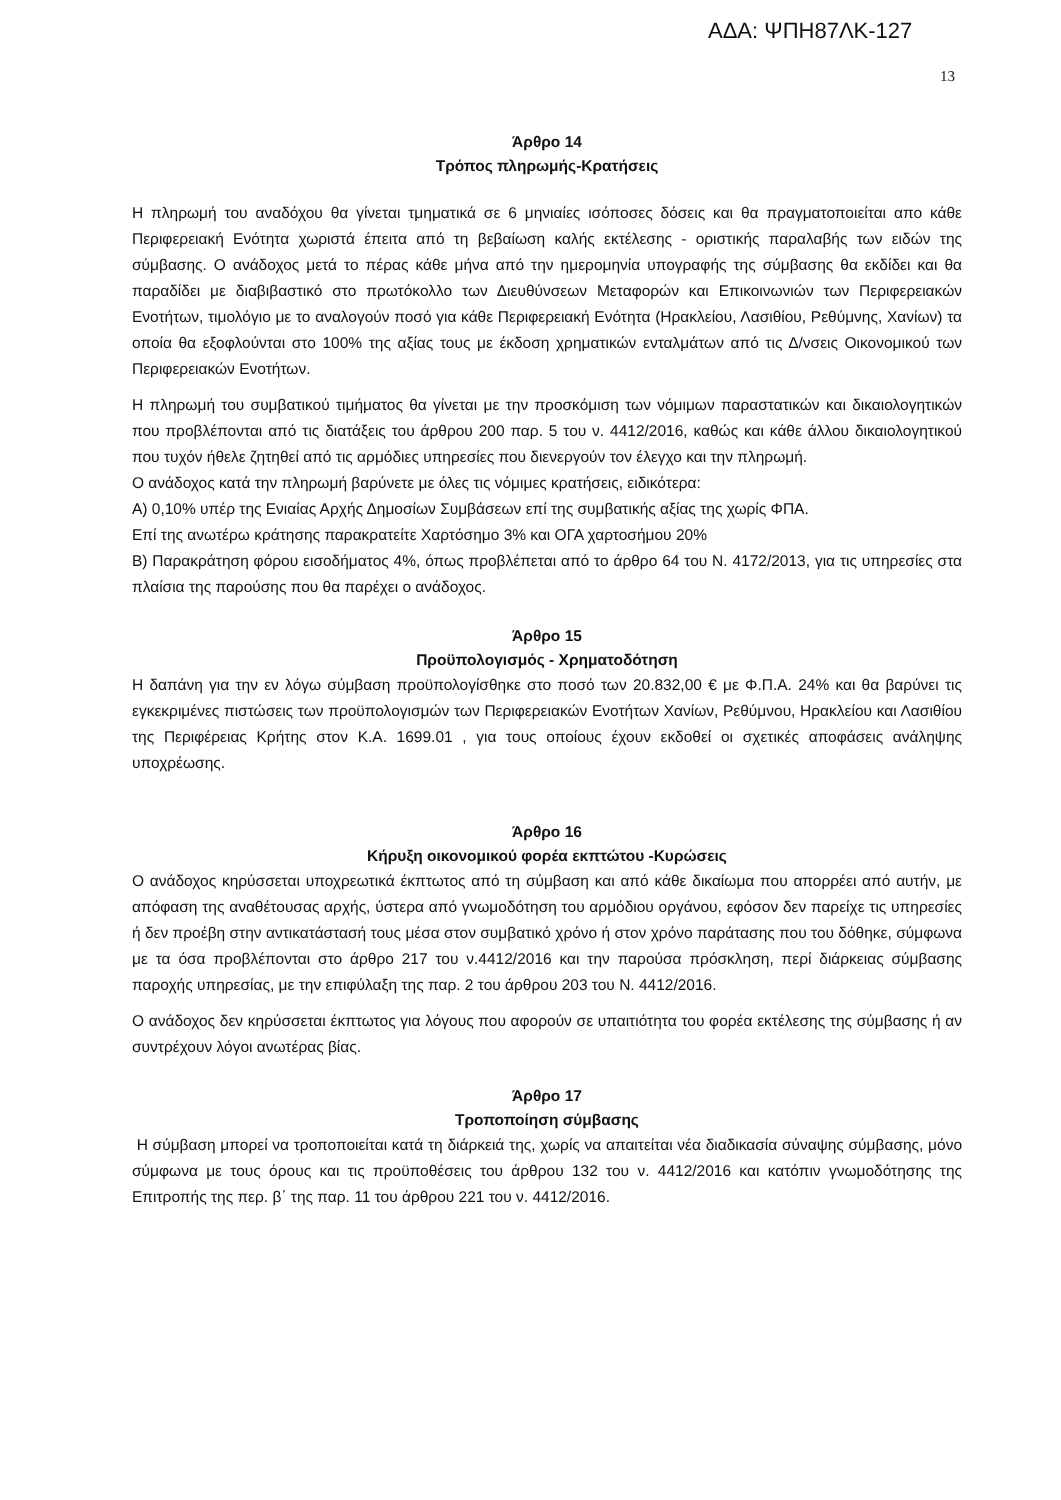ΑΔΑ: ΨΠΗ87ΛΚ-127
13
Άρθρο 14
Τρόπος πληρωμής-Κρατήσεις
Η πληρωμή του αναδόχου θα γίνεται τμηματικά σε 6 μηνιαίες ισόποσες δόσεις και θα πραγματοποιείται απο κάθε Περιφερειακή Ενότητα χωριστά έπειτα από τη βεβαίωση καλής εκτέλεσης - οριστικής παραλαβής των ειδών της σύμβασης. Ο ανάδοχος μετά το πέρας κάθε μήνα από την ημερομηνία υπογραφής της σύμβασης θα εκδίδει και θα παραδίδει με διαβιβαστικό στο πρωτόκολλο των Διευθύνσεων Μεταφορών και Επικοινωνιών των Περιφερειακών Ενοτήτων, τιμολόγιο με το αναλογούν ποσό για κάθε Περιφερειακή Ενότητα (Ηρακλείου, Λασιθίου, Ρεθύμνης, Χανίων) τα οποία θα εξοφλούνται στο 100% της αξίας τους με έκδοση χρηματικών ενταλμάτων από τις Δ/νσεις Οικονομικού των Περιφερειακών Ενοτήτων.
Η πληρωμή του συμβατικού τιμήματος θα γίνεται με την προσκόμιση των νόμιμων παραστατικών και δικαιολογητικών που προβλέπονται από τις διατάξεις του άρθρου 200 παρ. 5 του ν. 4412/2016, καθώς και κάθε άλλου δικαιολογητικού που τυχόν ήθελε ζητηθεί από τις αρμόδιες υπηρεσίες που διενεργούν τον έλεγχο και την πληρωμή.
Ο ανάδοχος κατά την πληρωμή βαρύνετε με όλες τις νόμιμες κρατήσεις, ειδικότερα:
Α) 0,10% υπέρ της Ενιαίας Αρχής Δημοσίων Συμβάσεων επί της συμβατικής αξίας της χωρίς ΦΠΑ.
Επί της ανωτέρω κράτησης παρακρατείτε Χαρτόσημο 3% και ΟΓΑ χαρτοσήμου 20%
Β) Παρακράτηση φόρου εισοδήματος 4%, όπως προβλέπεται από το άρθρο 64 του Ν. 4172/2013, για τις υπηρεσίες στα πλαίσια της παρούσης που θα παρέχει ο ανάδοχος.
Άρθρο 15
Προϋπολογισμός - Χρηματοδότηση
Η δαπάνη για την εν λόγω σύμβαση προϋπολογίσθηκε στο ποσό των 20.832,00 € με Φ.Π.Α. 24% και θα βαρύνει τις εγκεκριμένες πιστώσεις των προϋπολογισμών των Περιφερειακών Ενοτήτων Χανίων, Ρεθύμνου, Ηρακλείου και Λασιθίου της Περιφέρειας Κρήτης στον Κ.Α. 1699.01 , για τους οποίους έχουν εκδοθεί οι σχετικές αποφάσεις ανάληψης υποχρέωσης.
Άρθρο 16
Κήρυξη οικονομικού φορέα εκπτώτου -Κυρώσεις
Ο ανάδοχος κηρύσσεται υποχρεωτικά έκπτωτος από τη σύμβαση και από κάθε δικαίωμα που απορρέει από αυτήν, με απόφαση της αναθέτουσας αρχής, ύστερα από γνωμοδότηση του αρμόδιου οργάνου, εφόσον δεν παρείχε τις υπηρεσίες ή δεν προέβη στην αντικατάστασή τους μέσα στον συμβατικό χρόνο ή στον χρόνο παράτασης που του δόθηκε, σύμφωνα με τα όσα προβλέπονται στο άρθρο 217 του ν.4412/2016 και την παρούσα πρόσκληση, περί διάρκειας σύμβασης παροχής υπηρεσίας, με την επιφύλαξη της παρ. 2 του άρθρου 203 του Ν. 4412/2016.
Ο ανάδοχος δεν κηρύσσεται έκπτωτος για λόγους που αφορούν σε υπαιτιότητα του φορέα εκτέλεσης της σύμβασης ή αν συντρέχουν λόγοι ανωτέρας βίας.
Άρθρο 17
Τροποποίηση σύμβασης
Η σύμβαση μπορεί να τροποποιείται κατά τη διάρκειά της, χωρίς να απαιτείται νέα διαδικασία σύναψης σύμβασης, μόνο σύμφωνα με τους όρους και τις προϋποθέσεις του άρθρου 132 του ν. 4412/2016 και κατόπιν γνωμοδότησης της Επιτροπής της περ. β΄ της παρ. 11 του άρθρου 221 του ν. 4412/2016.